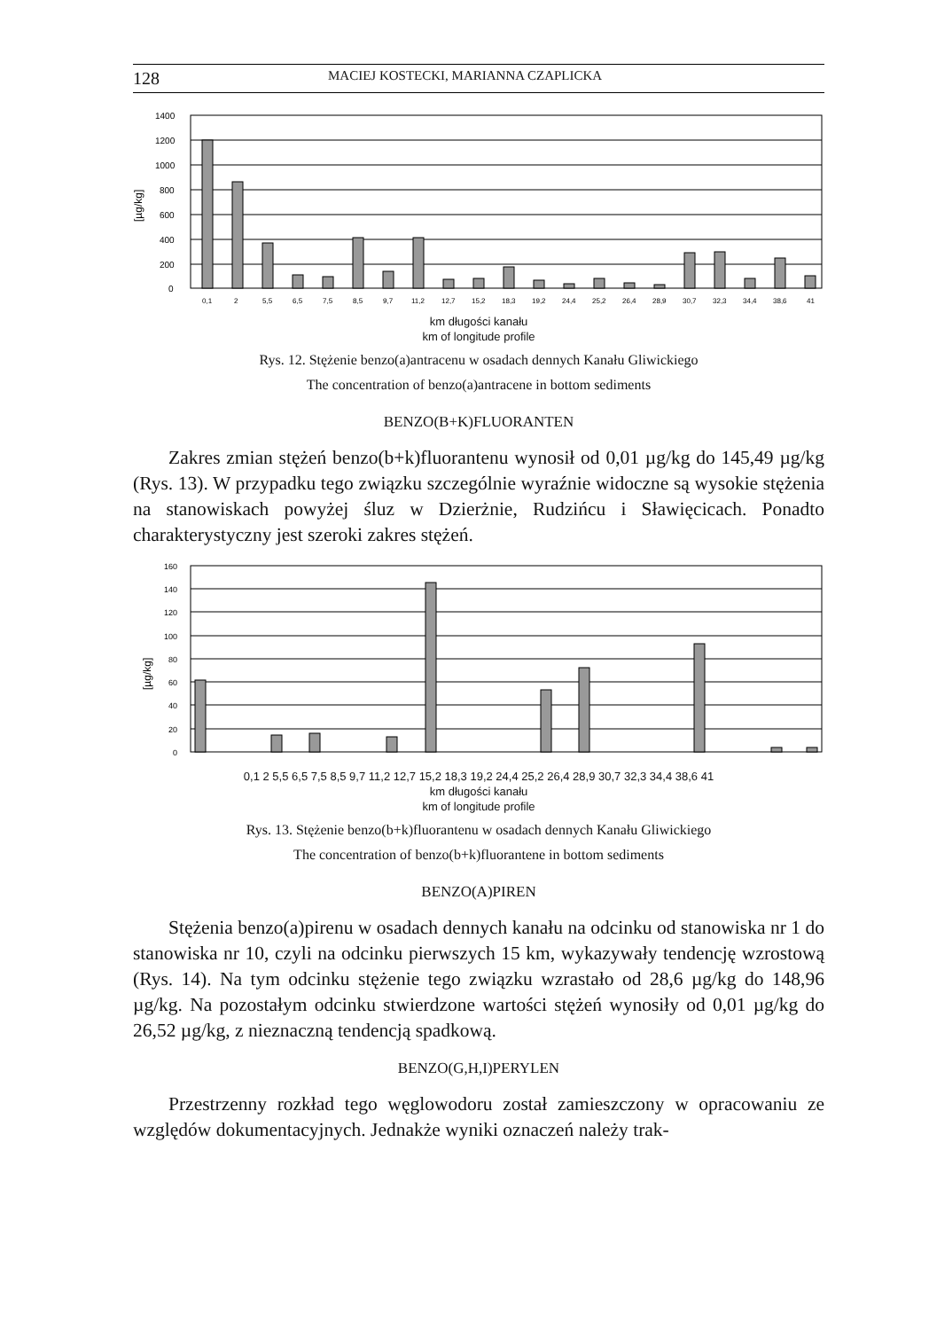128 MACIEJ KOSTECKI, MARIANNA CZAPLICKA
1400
1200
1000
800
600
400
200
0
[µg/kg]
0,1
2
5,5
6,5
7,5
8,5
9,7
11,2
12,7
15,2
18,3
19,2
24,4
25,2
26,4
28,9
30,7
32,3
34,4
38,6
41
km długości kanału
km of longitude profile
Rys. 12. Stężenie benzo(a)antracenu w osadach dennych Kanału Gliwickiego
The concentration of benzo(a)antracene in bottom sediments
BENZO(B+K)FLUORANTEN
Zakres zmian stężeń benzo(b+k)fluorantenu wynosił od 0,01 µg/kg do 145,49 µg/kg (Rys. 13). W przypadku tego związku szczególnie wyraźnie widoczne są wysokie stężenia na stanowiskach powyżej śluz w Dzierżnie, Rudzińcu i Sławięcicach. Ponadto charakterystyczny jest szeroki zakres stężeń.
160
140
120
100
80
60
40
20
0
[µg/kg]
0,1 2 5,5 6,5 7,5 8,5 9,7 11,2 12,7 15,2 18,3 19,2 24,4 25,2 26,4 28,9 30,7 32,3 34,4 38,6 41
km długości kanału
km of longitude profile
Rys. 13. Stężenie benzo(b+k)fluorantenu w osadach dennych Kanału Gliwickiego
The concentration of benzo(b+k)fluorantene in bottom sediments
BENZO(A)PIREN
Stężenia benzo(a)pirenu w osadach dennych kanału na odcinku od stanowiska nr 1 do stanowiska nr 10, czyli na odcinku pierwszych 15 km, wykazywały tendencję wzrostową (Rys. 14). Na tym odcinku stężenie tego związku wzrastało od 28,6 µg/kg do 148,96 µg/kg. Na pozostałym odcinku stwierdzone wartości stężeń wynosiły od 0,01 µg/kg do 26,52 µg/kg, z nieznaczną tendencją spadkową.
BENZO(G,H,I)PERYLEN
Przestrzenny rozkład tego węglowodoru został zamieszczony w opracowaniu ze względów dokumentacyjnych. Jednakże wyniki oznaczeń należy trak-